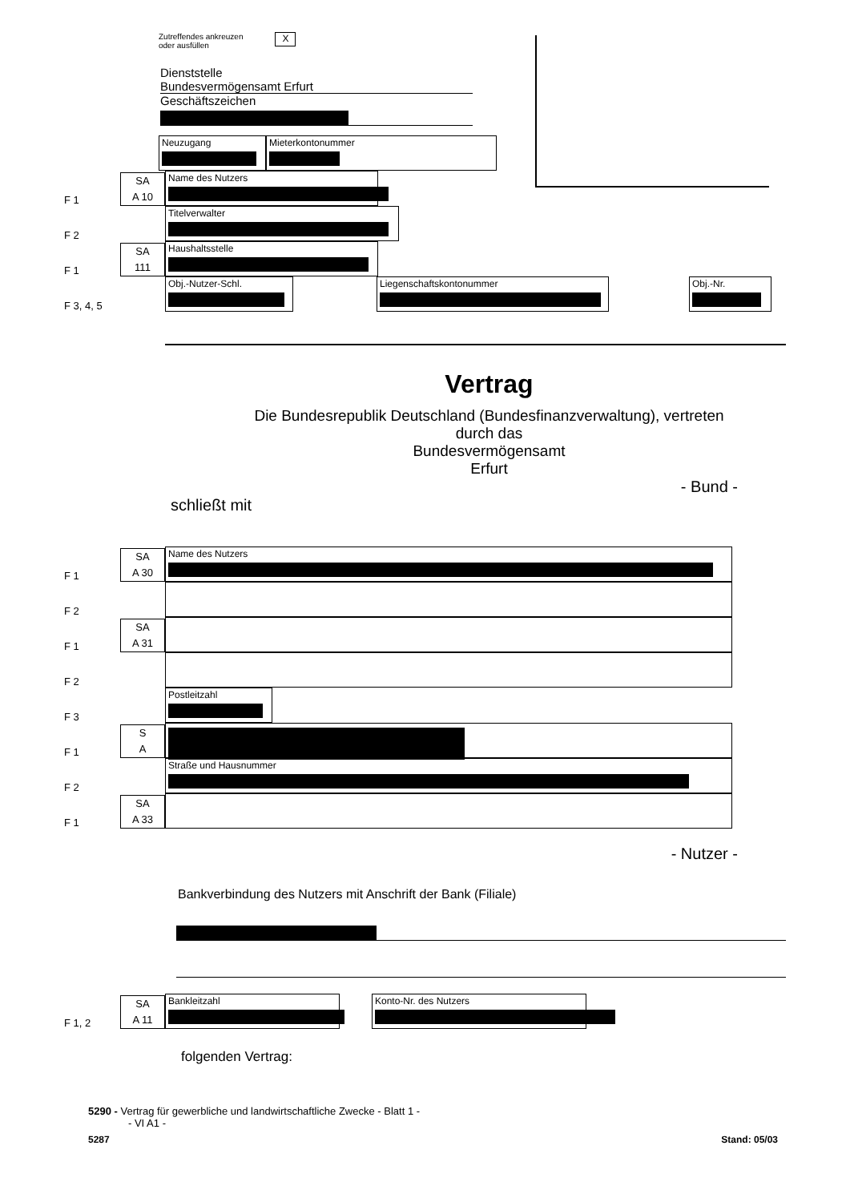Zutreffendes ankreuzen
oder ausfüllen
X
Dienststelle
Bundesvermögensamt Erfurt
Geschäftszeichen
Neuzugang Mieterkontonummer
F 1
SA
A 10
Name des Nutzers
F 2
Titelverwalter
F 1
SA
111
Haushaltsstelle
F 3, 4, 5
Obj.-Nutzer-Schl.
Liegenschaftskontonummer
Obj.-Nr.
Vertrag
Die Bundesrepublik Deutschland (Bundesfinanzverwaltung), vertreten
durch das
Bundesvermögensamt
Erfurt
- Bund -
schließt mit
F 1
SA
A 30
Name des Nutzers
F 2
F 1
SA
A 31
F 2
F 3
Postleitzahl
F 1
S
A
F 2
Straße und Hausnummer
F 1
SA
A 33
- Nutzer -
Bankverbindung des Nutzers mit Anschrift der Bank (Filiale)
F 1, 2
SA
A 11
Bankleitzahl
Konto-Nr. des Nutzers
folgenden Vertrag:
5290 - Vertrag für gewerbliche und landwirtschaftliche Zwecke - Blatt 1 -
- VI A1 -
5287 Stand: 05/03